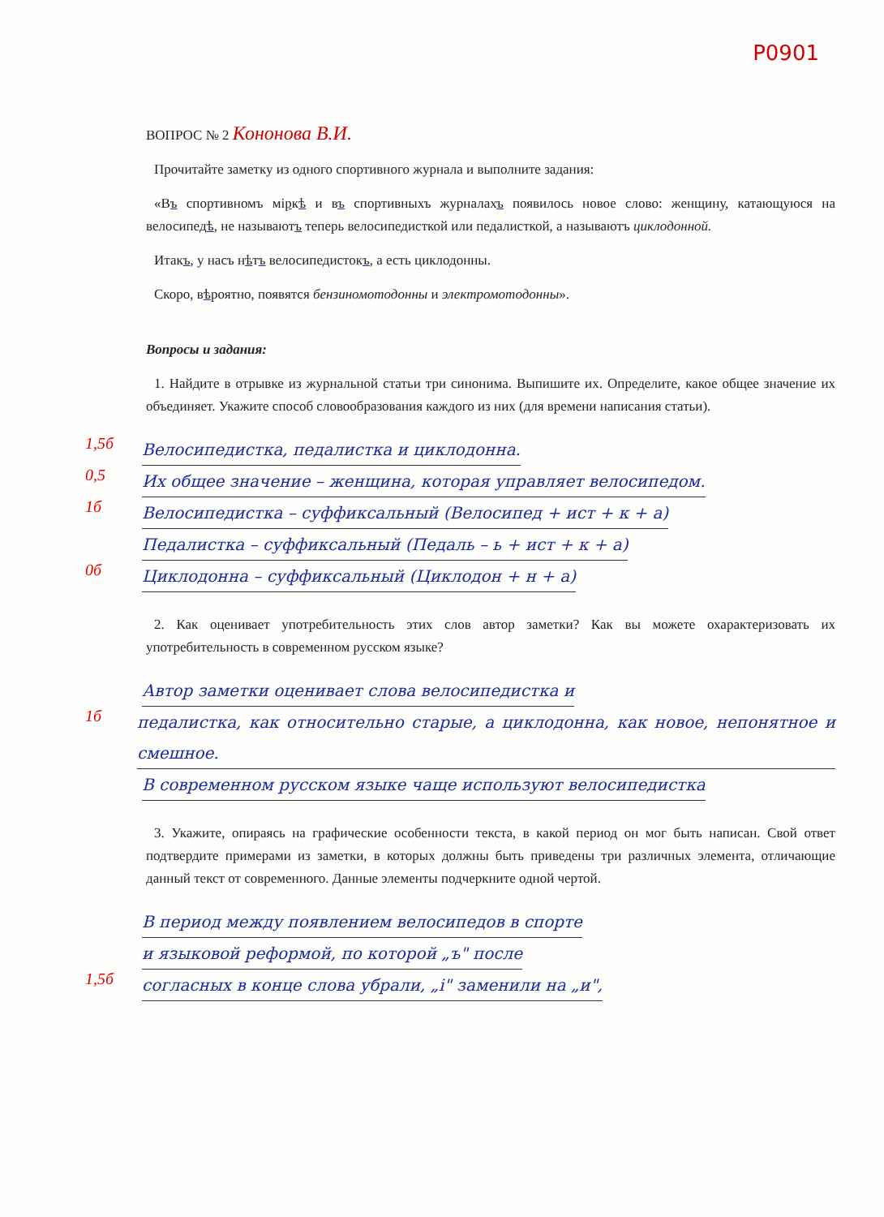P0901
ВОПРОС № 2 Кононова В.И.
Прочитайте заметку из одного спортивного журнала и выполните задания:
«Въ спортивномъ міркѣ и въ спортивныхъ журналахъ появилось новое слово: женщину, катающуюся на велосипедѣ, не называютъ теперь велосипедисткой или педалисткой, а называютъ циклодонной.
Итакъ, у насъ нѣтъ велосипедистокъ, а есть циклодонны.
Скоро, вѣроятно, появятся бензиномотодонны и электромотодонны».
Вопросы и задания:
1. Найдите в отрывке из журнальной статьи три синонима. Выпишите их. Определите, какое общее значение их объединяет. Укажите способ словообразования каждого из них (для времени написания статьи).
1,5б
Велосипедистка, педалистка и циклодонна.
0,5
Их общее значение – женщина, которая управляет велосипедом.
1б
Велосипедистка – суффиксальный (Велосипед + ист + к + а)
Педалистка – суффиксальный (Педаль – ь + ист + к + а)
0б
Циклодонна – суффиксальный (Циклодон + н + а)
2. Как оценивает употребительность этих слов автор заметки? Как вы можете охарактеризовать их употребительность в современном русском языке?
Автор заметки оценивает слова велосипедистка и
1б
педалистка, как относительно старые, а циклодонна, как новое, непонятное и смешное.
В современном русском языке чаще используют велосипедистка
3. Укажите, опираясь на графические особенности текста, в какой период он мог быть написан. Свой ответ подтвердите примерами из заметки, в которых должны быть приведены три различных элемента, отличающие данный текст от современного. Данные элементы подчеркните одной чертой.
В период между появлением велосипедов в спорте
и языковой реформой, по которой „ъ" после
1,5б
согласных в конце слова убрали, „і" заменили на „и",